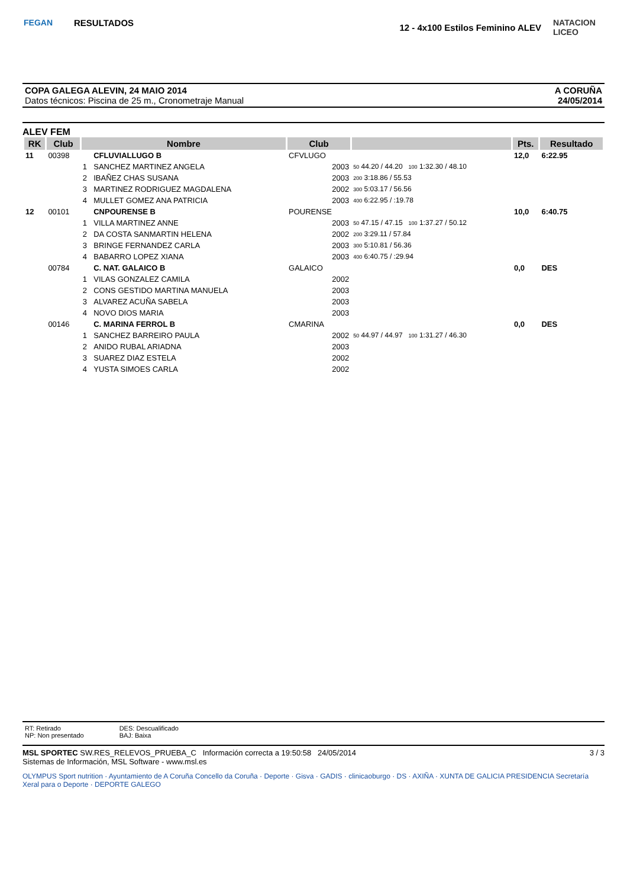FEGAN
RESULTADOS
12 - 4x100 Estilos Feminino ALEV
NATACION LICEO
COPA GALEGA ALEVIN, 24 MAIO 2014
Datos técnicos: Piscina de 25 m., Cronometraje Manual
A CORUÑA
24/05/2014
ALEV FEM
| RK | Club | Nombre | | Club | | | Pts. | Resultado |
| --- | --- | --- | --- | --- | --- | --- | --- | --- |
| 11 | 00398 | | CFLUVIALLUGO B | CFVLUGO | | | 12,0 | 6:22.95 |
| | | 1 | SANCHEZ MARTINEZ ANGELA | 2003 | 50 44.20 / 44.20 100 1:32.30 / 48.10 | | | |
| | | 2 | IBAÑEZ CHAS SUSANA | 2003 | 200 3:18.86 / 55.53 | | | |
| | | 3 | MARTINEZ RODRIGUEZ MAGDALENA | 2002 | 300 5:03.17 / 56.56 | | | |
| | | 4 | MULLET GOMEZ ANA PATRICIA | 2003 | 400 6:22.95 / :19.78 | | | |
| 12 | 00101 | | CNPOURENSE B | POURENSE | | | 10,0 | 6:40.75 |
| | | 1 | VILLA MARTINEZ ANNE | 2003 | 50 47.15 / 47.15 100 1:37.27 / 50.12 | | | |
| | | 2 | DA COSTA SANMARTIN HELENA | 2002 | 200 3:29.11 / 57.84 | | | |
| | | 3 | BRINGE FERNANDEZ CARLA | 2003 | 300 5:10.81 / 56.36 | | | |
| | | 4 | BABARRO LOPEZ XIANA | 2003 | 400 6:40.75 / :29.94 | | | |
| | 00784 | | C. NAT. GALAICO B | GALAICO | | | 0,0 | DES |
| | | 1 | VILAS GONZALEZ CAMILA | 2002 | | | | |
| | | 2 | CONS GESTIDO MARTINA MANUELA | 2003 | | | | |
| | | 3 | ALVAREZ ACUÑA SABELA | 2003 | | | | |
| | | 4 | NOVO DIOS MARIA | 2003 | | | | |
| | 00146 | | C. MARINA FERROL B | CMARINA | | | 0,0 | DES |
| | | 1 | SANCHEZ BARREIRO PAULA | 2002 | 50 44.97 / 44.97 100 1:31.27 / 46.30 | | | |
| | | 2 | ANIDO RUBAL ARIADNA | 2003 | | | | |
| | | 3 | SUAREZ DIAZ ESTELA | 2002 | | | | |
| | | 4 | YUSTA SIMOES CARLA | 2002 | | | | |
RT: Retirado
NP: Non presentado
DES: Descualificado
BAJ: Baixa
MSL SPORTEC SW.RES_RELEVOS_PRUEBA_C Información correcta a 19:50:58 24/05/2014
Sistemas de Información, MSL Software - www.msl.es
3 / 3
OLYMPUS Sport nutrition · Ayuntamiento de A Coruña Concello da Coruña · Deporte · Gisva · GADIS · clinicaoburgo · DS · AXIÑA · XUNTA DE GALICIA PRESIDENCIA Secretaría Xeral para o Deporte · DEPORTE GALEGO